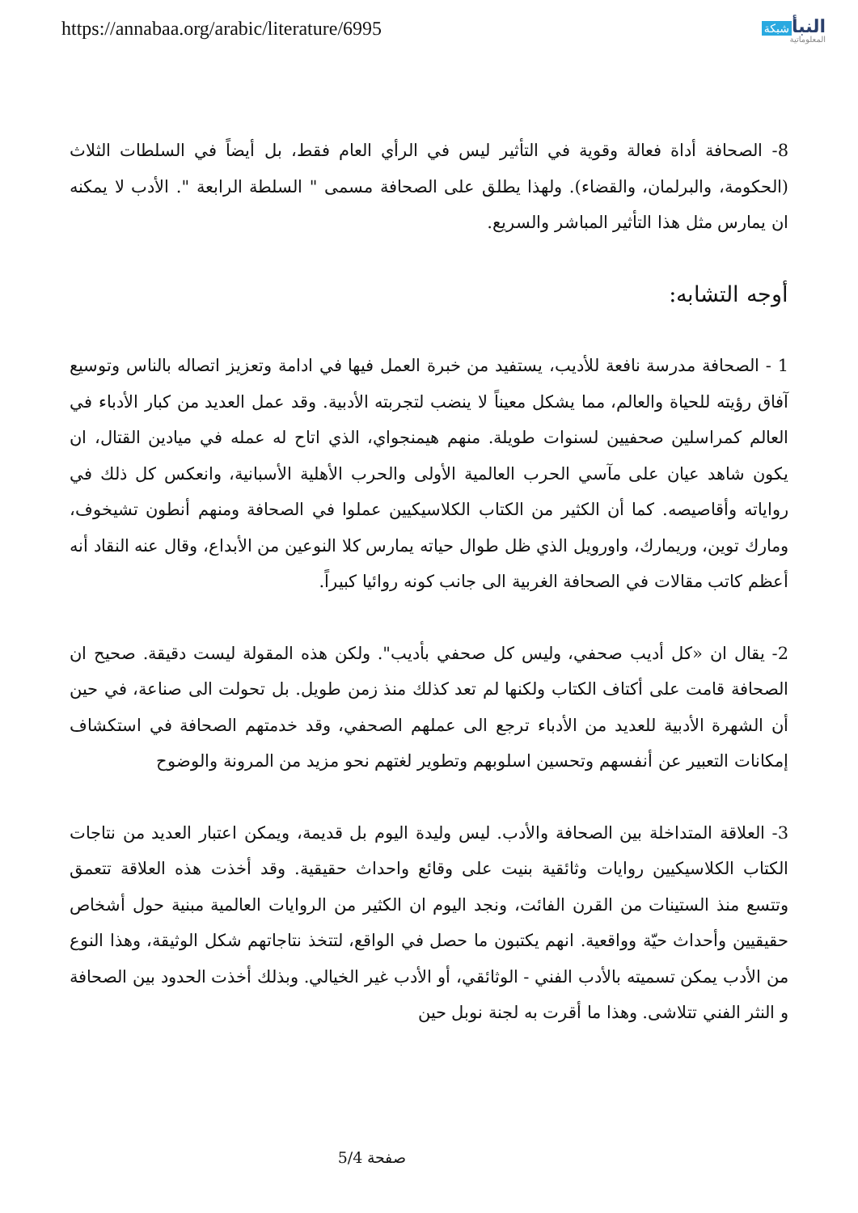https://annabaa.org/arabic/literature/6995
النبأ شبكة
المعلوماتية
8- الصحافة أداة فعالة وقوية في التأثير ليس في الرأي العام فقط، بل أيضاً في السلطات الثلاث (الحكومة، والبرلمان، والقضاء). ولهذا يطلق على الصحافة مسمى " السلطة الرابعة ". الأدب لا يمكنه ان يمارس مثل هذا التأثير المباشر والسريع.
أوجه التشابه:
1 - الصحافة مدرسة نافعة للأديب، يستفيد من خبرة العمل فيها في ادامة وتعزيز اتصاله بالناس وتوسيع آفاق رؤيته للحياة والعالم، مما يشكل معيناً لا ينضب لتجربته الأدبية. وقد عمل العديد من كبار الأدباء في العالم كمراسلين صحفيين لسنوات طويلة. منهم هيمنجواي، الذي اتاح له عمله في ميادين القتال، ان يكون شاهد عيان على مآسي الحرب العالمية الأولى والحرب الأهلية الأسبانية، وانعكس كل ذلك في رواياته وأقاصيصه. كما أن الكثير من الكتاب الكلاسيكيين عملوا في الصحافة ومنهم أنطون تشيخوف، ومارك توين، وريمارك، واورويل الذي ظل طوال حياته يمارس كلا النوعين من الأبداع، وقال عنه النقاد أنه أعظم كاتب مقالات في الصحافة الغربية الى جانب كونه روائيا كبيراً.
2- يقال ان «كل أديب صحفي، وليس كل صحفي بأديب". ولكن هذه المقولة ليست دقيقة. صحيح ان الصحافة قامت على أكتاف الكتاب ولكنها لم تعد كذلك منذ زمن طويل. بل تحولت الى صناعة، في حين أن الشهرة الأدبية للعديد من الأدباء ترجع الى عملهم الصحفي، وقد خدمتهم الصحافة في استكشاف إمكانات التعبير عن أنفسهم وتحسين اسلوبهم وتطوير لغتهم نحو مزيد من المرونة والوضوح
3- العلاقة المتداخلة بين الصحافة والأدب. ليس وليدة اليوم بل قديمة، ويمكن اعتبار العديد من نتاجات الكتاب الكلاسيكيين روايات وثائقية بنيت على وقائع واحداث حقيقية. وقد أخذت هذه العلاقة تتعمق وتتسع منذ الستينات من القرن الفائت، ونجد اليوم ان الكثير من الروايات العالمية مبنية حول أشخاص حقيقيين وأحداث حيّة وواقعية. انهم يكتبون ما حصل في الواقع، لتتخذ نتاجاتهم شكل الوثيقة، وهذا النوع من الأدب يمكن تسميته بالأدب الفني - الوثائقي، أو الأدب غير الخيالي. وبذلك أخذت الحدود بين الصحافة و النثر الفني تتلاشى. وهذا ما أقرت به لجنة نوبل حين
صفحة 5/4